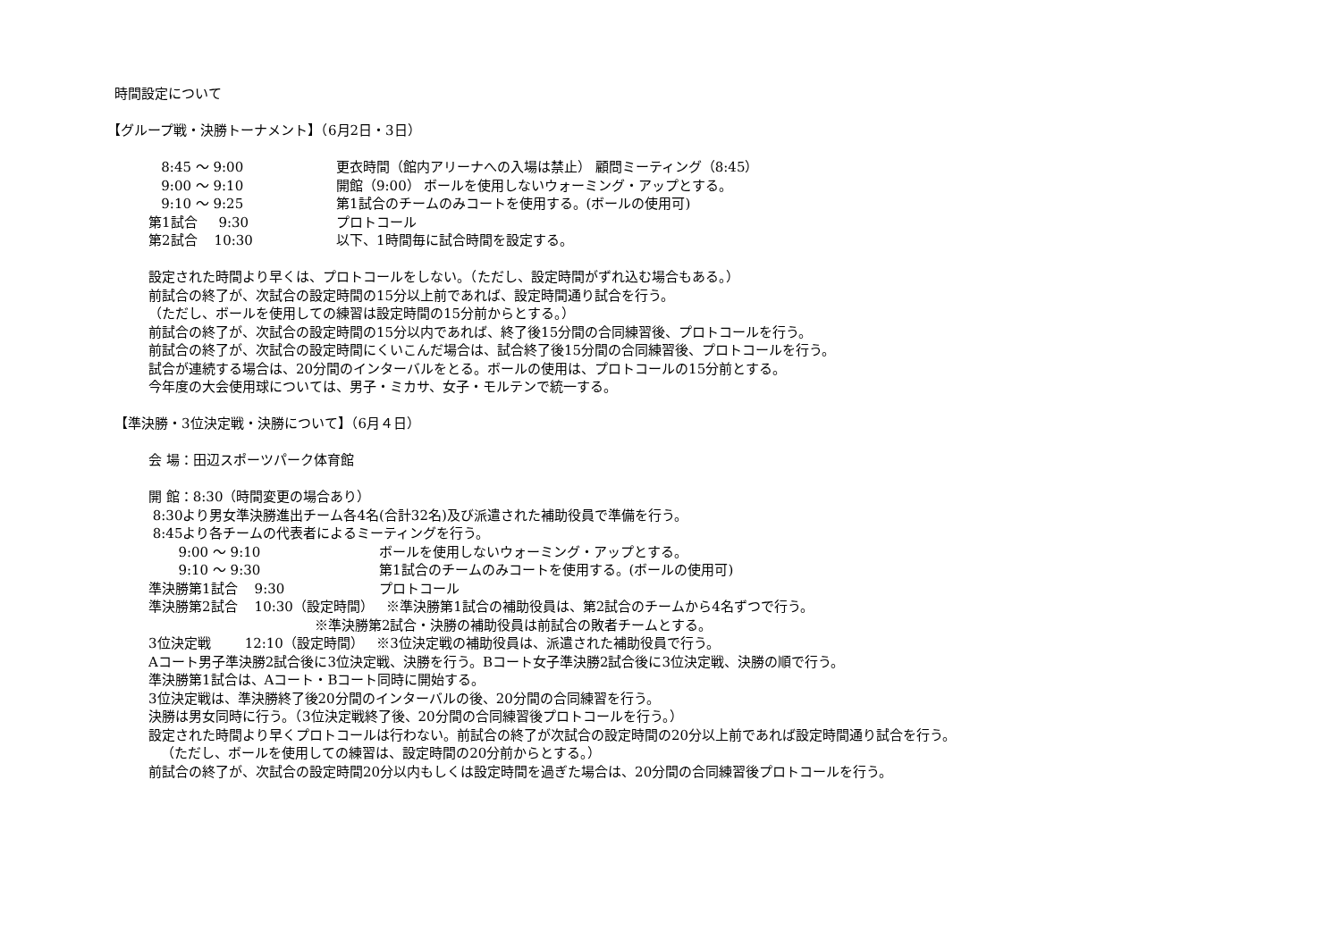時間設定について
【グループ戦・決勝トーナメント】（6月2日・3日）
| 8:45 ～ 9:00 | 更衣時間（館内アリーナへの入場は禁止） 顧問ミーティング（8:45） |
| 9:00 ～ 9:10 | 開館（9:00） ボールを使用しないウォーミング・アップとする。 |
| 9:10 ～ 9:25 | 第1試合のチームのみコートを使用する。(ボールの使用可) |
| 第1試合 9:30 | プロトコール |
| 第2試合 10:30 | 以下、1時間毎に試合時間を設定する。 |
設定された時間より早くは、プロトコールをしない。（ただし、設定時間がずれ込む場合もある。）
前試合の終了が、次試合の設定時間の15分以上前であれば、設定時間通り試合を行う。
（ただし、ボールを使用しての練習は設定時間の15分前からとする。）
前試合の終了が、次試合の設定時間の15分以内であれば、終了後15分間の合同練習後、プロトコールを行う。
前試合の終了が、次試合の設定時間にくいこんだ場合は、試合終了後15分間の合同練習後、プロトコールを行う。
試合が連続する場合は、20分間のインターバルをとる。ボールの使用は、プロトコールの15分前とする。
今年度の大会使用球については、男子・ミカサ、女子・モルテンで統一する。
【準決勝・3位決定戦・決勝について】（6月４日）
会 場：田辺スポーツパーク体育館
開 館：8:30（時間変更の場合あり）
8:30より男女準決勝進出チーム各4名(合計32名)及び派遣された補助役員で準備を行う。
8:45より各チームの代表者によるミーティングを行う。
| 9:00 ～ 9:10 | ボールを使用しないウォーミング・アップとする。 |
| 9:10 ～ 9:30 | 第1試合のチームのみコートを使用する。(ボールの使用可) |
| 準決勝第1試合 9:30 | プロトコール |
準決勝第2試合 10:30（設定時間） ※準決勝第1試合の補助役員は、第2試合のチームから4名ずつで行う。
※準決勝第2試合・決勝の補助役員は前試合の敗者チームとする。
3位決定戦 12:10（設定時間） ※3位決定戦の補助役員は、派遣された補助役員で行う。
Aコート男子準決勝2試合後に3位決定戦、決勝を行う。Bコート女子準決勝2試合後に3位決定戦、決勝の順で行う。
準決勝第1試合は、Aコート・Bコート同時に開始する。
3位決定戦は、準決勝終了後20分間のインターバルの後、20分間の合同練習を行う。
決勝は男女同時に行う。（3位決定戦終了後、20分間の合同練習後プロトコールを行う。）
設定された時間より早くプロトコールは行わない。前試合の終了が次試合の設定時間の20分以上前であれば設定時間通り試合を行う。
（ただし、ボールを使用しての練習は、設定時間の20分前からとする。）
前試合の終了が、次試合の設定時間20分以内もしくは設定時間を過ぎた場合は、20分間の合同練習後プロトコールを行う。